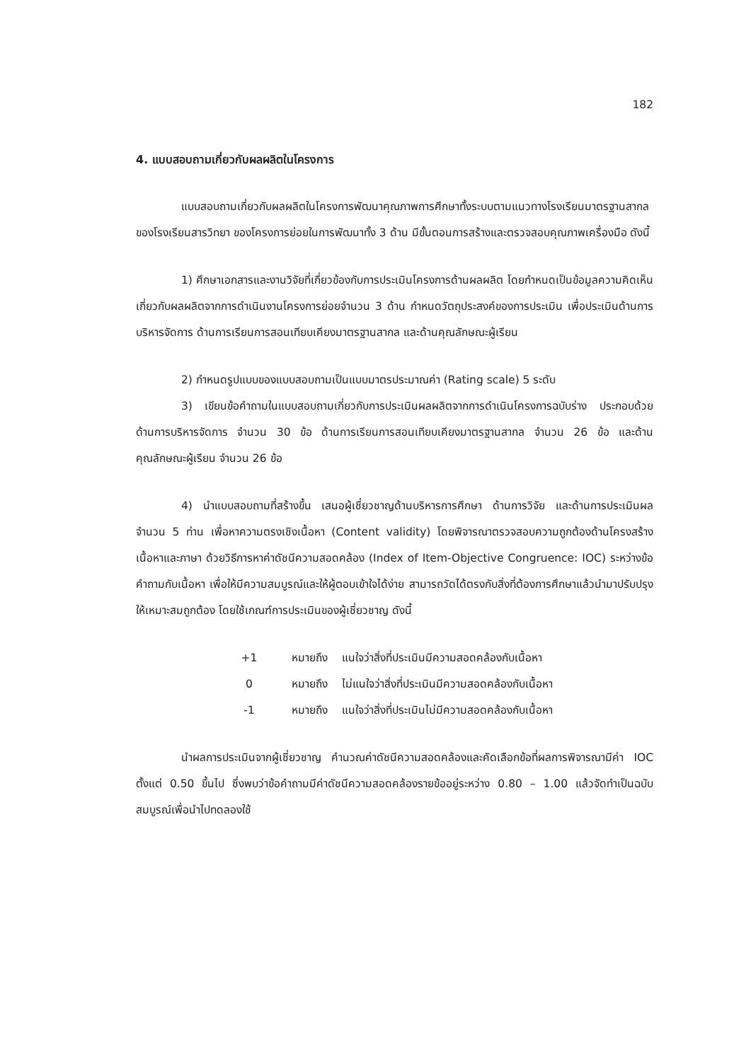182
4. แบบสอบถามเกี่ยวกับผลผลิตในโครงการ
แบบสอบถามเกี่ยวกับผลผลิตในโครงการพัฒนาคุณภาพการศึกษาทั้งระบบตามแนวทางโรงเรียนมาตรฐานสากลของโรงเรียนสารวิทยา ของโครงการย่อยในการพัฒนาทั้ง 3 ด้าน มีขั้นตอนการสร้างและตรวจสอบคุณภาพเครื่องมือ ดังนี้
1) ศึกษาเอกสารและงานวิจัยที่เกี่ยวข้องกับการประเมินโครงการด้านผลผลิต โดยกำหนดเป็นข้อมูลความคิดเห็นเกี่ยวกับผลผลิตจากการดำเนินงานโครงการย่อยจำนวน 3 ด้าน กำหนดวัตถุประสงค์ของการประเมิน เพื่อประเมินด้านการบริหารจัดการ ด้านการเรียนการสอนเทียบเคียงมาตรฐานสากล และด้านคุณลักษณะผู้เรียน
2) กำหนดรูปแบบของแบบสอบถามเป็นแบบมาตรประมาณค่า (Rating scale) 5 ระดับ
3) เขียนข้อคำถามในแบบสอบถามเกี่ยวกับการประเมินผลผลิตจากการดำเนินโครงการฉบับร่าง ประกอบด้วย ด้านการบริหารจัดการ จำนวน 30 ข้อ ด้านการเรียนการสอนเทียบเคียงมาตรฐานสากล จำนวน 26 ข้อ และด้านคุณลักษณะผู้เรียน จำนวน 26 ข้อ
4) นำแบบสอบถามที่สร้างขึ้น เสนอผู้เชี่ยวชาญด้านบริหารการศึกษา ด้านการวิจัย และด้านการประเมินผล จำนวน 5 ท่าน เพื่อหาความตรงเชิงเนื้อหา (Content validity) โดยพิจารณาตรวจสอบความถูกต้องด้านโครงสร้างเนื้อหาและภาษา ด้วยวิธีการหาค่าดัชนีความสอดคล้อง (Index of Item-Objective Congruence: IOC) ระหว่างข้อคำถามกับเนื้อหา เพื่อให้มีความสมบูรณ์และให้ผู้ตอบเข้าใจได้ง่าย สามารถวัดได้ตรงกับสิ่งที่ต้องการศึกษาแล้วนำมาปรับปรุงให้เหมาะสมถูกต้อง โดยใช้เกณฑ์การประเมินของผู้เชี่ยวชาญ ดังนี้
| +1 | หมายถึง | แนใจว่าสิ่งที่ประเมินมีความสอดคล้องกับเนื้อหา |
| 0 | หมายถึง | ไม่แนใจว่าสิ่งที่ประเมินมีความสอดคล้องกับเนื้อหา |
| -1 | หมายถึง | แนใจว่าสิ่งที่ประเมินไม่มีความสอดคล้องกับเนื้อหา |
นำผลการประเมินจากผู้เชี่ยวชาญ คำนวณค่าดัชนีความสอดคล้องและคัดเลือกข้อที่ผลการพิจารณามีค่า IOC ตั้งแต่ 0.50 ขึ้นไป ซึ่งพบว่าข้อคำถามมีค่าดัชนีความสอดคล้องรายข้ออยู่ระหว่าง 0.80 – 1.00 แล้วจัดทำเป็นฉบับสมบูรณ์เพื่อนำไปทดลองใช้